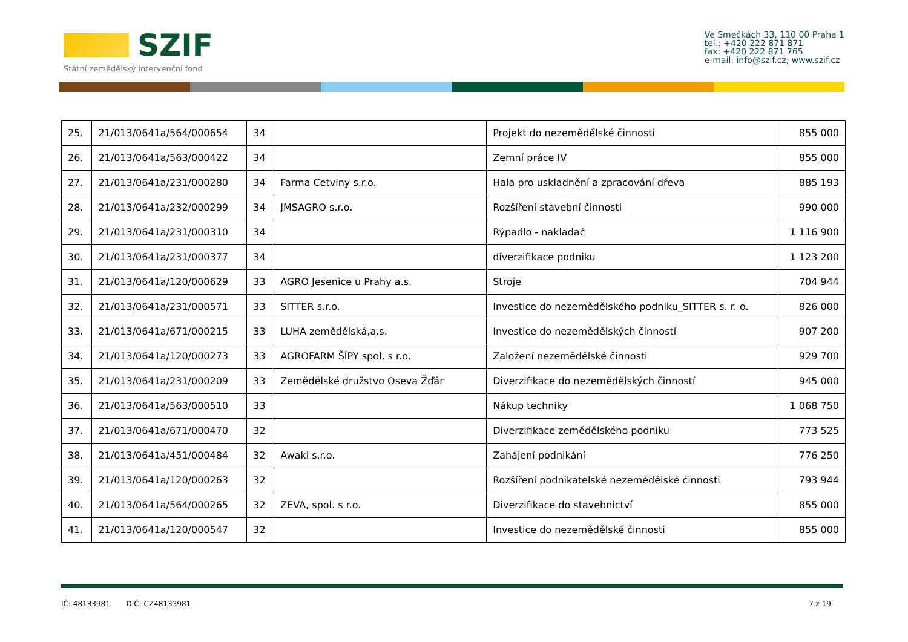SZIF
Státní zemědělský intervenční fond
Ve Smečkách 33, 110 00 Praha 1
tel.: +420 222 871 871
fax: +420 222 871 765
e-mail: info@szif.cz; www.szif.cz
| 25. | 21/013/0641a/564/000654 | 34 | | Projekt do nezemědělské činnosti | 855 000 |
| 26. | 21/013/0641a/563/000422 | 34 | | Zemní práce IV | 855 000 |
| 27. | 21/013/0641a/231/000280 | 34 | Farma Cetviny s.r.o. | Hala pro uskladnění a zpracování dřeva | 885 193 |
| 28. | 21/013/0641a/232/000299 | 34 | JMSAGRO s.r.o. | Rozšíření stavební činnosti | 990 000 |
| 29. | 21/013/0641a/231/000310 | 34 | | Rýpadlo - nakladač | 1 116 900 |
| 30. | 21/013/0641a/231/000377 | 34 | | diverzifikace podniku | 1 123 200 |
| 31. | 21/013/0641a/120/000629 | 33 | AGRO Jesenice u Prahy a.s. | Stroje | 704 944 |
| 32. | 21/013/0641a/231/000571 | 33 | SITTER s.r.o. | Investice do nezemědělského podniku_SITTER s. r. o. | 826 000 |
| 33. | 21/013/0641a/671/000215 | 33 | LUHA zemědělská,a.s. | Investice do nezemědělských činností | 907 200 |
| 34. | 21/013/0641a/120/000273 | 33 | AGROFARM ŠÍPY spol. s r.o. | Založení nezemědělské činnosti | 929 700 |
| 35. | 21/013/0641a/231/000209 | 33 | Zemědělské družstvo Oseva Žďár | Diverzifikace do nezemědělských činností | 945 000 |
| 36. | 21/013/0641a/563/000510 | 33 | | Nákup techniky | 1 068 750 |
| 37. | 21/013/0641a/671/000470 | 32 | | Diverzifikace zemědělského podniku | 773 525 |
| 38. | 21/013/0641a/451/000484 | 32 | Awaki s.r.o. | Zahájení podnikání | 776 250 |
| 39. | 21/013/0641a/120/000263 | 32 | | Rozšíření podnikatelské nezemědělské činnosti | 793 944 |
| 40. | 21/013/0641a/564/000265 | 32 | ZEVA, spol. s r.o. | Diverzifikace do stavebnictví | 855 000 |
| 41. | 21/013/0641a/120/000547 | 32 | | Investice do nezemědělské činnosti | 855 000 |
IČ: 48133981 DIČ: CZ48133981 7 z 19